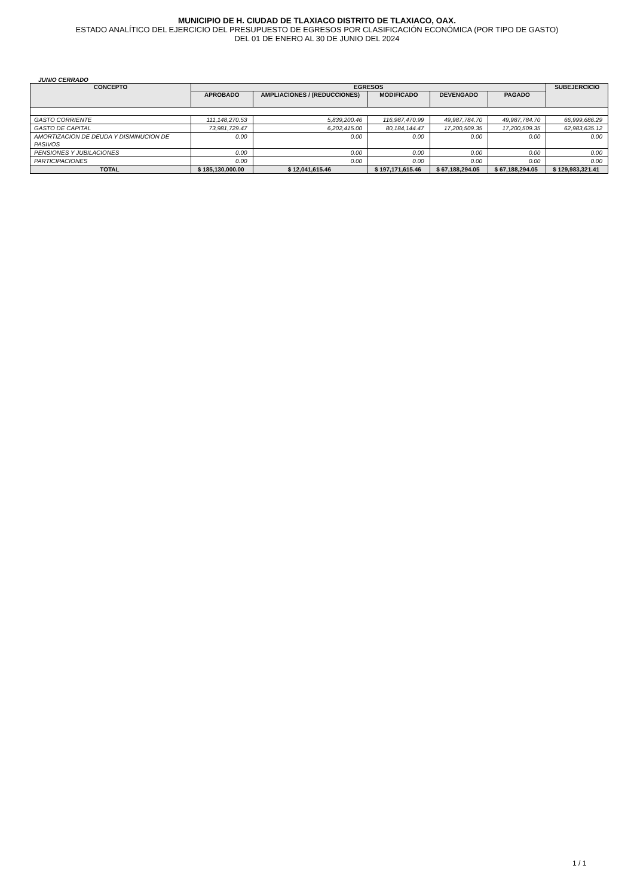MUNICIPIO DE H. CIUDAD DE TLAXIACO DISTRITO DE TLAXIACO, OAX.
ESTADO ANALÍTICO DEL EJERCICIO DEL PRESUPUESTO DE EGRESOS POR CLASIFICACIÓN ECONÓMICA (POR TIPO DE GASTO)
DEL 01 DE ENERO AL 30 DE JUNIO DEL 2024
JUNIO CERRADO
| CONCEPTO | EGRESOS | | | | | SUBEJERCICIO |
| --- | --- | --- | --- | --- | --- | --- |
| | APROBADO | AMPLIACIONES / (REDUCCIONES) | MODIFICADO | DEVENGADO | PAGADO | |
| GASTO CORRIENTE | 111,148,270.53 | 5,839,200.46 | 116,987,470.99 | 49,987,784.70 | 49,987,784.70 | 66,999,686.29 |
| GASTO DE CAPITAL | 73,981,729.47 | 6,202,415.00 | 80,184,144.47 | 17,200,509.35 | 17,200,509.35 | 62,983,635.12 |
| AMORTIZACION DE DEUDA Y DISMINUCION DE PASIVOS | 0.00 | 0.00 | 0.00 | 0.00 | 0.00 | 0.00 |
| PENSIONES Y JUBILACIONES | 0.00 | 0.00 | 0.00 | 0.00 | 0.00 | 0.00 |
| PARTICIPACIONES | 0.00 | 0.00 | 0.00 | 0.00 | 0.00 | 0.00 |
| TOTAL | $ 185,130,000.00 | $ 12,041,615.46 | $ 197,171,615.46 | $ 67,188,294.05 | $ 67,188,294.05 | $ 129,983,321.41 |
1 / 1